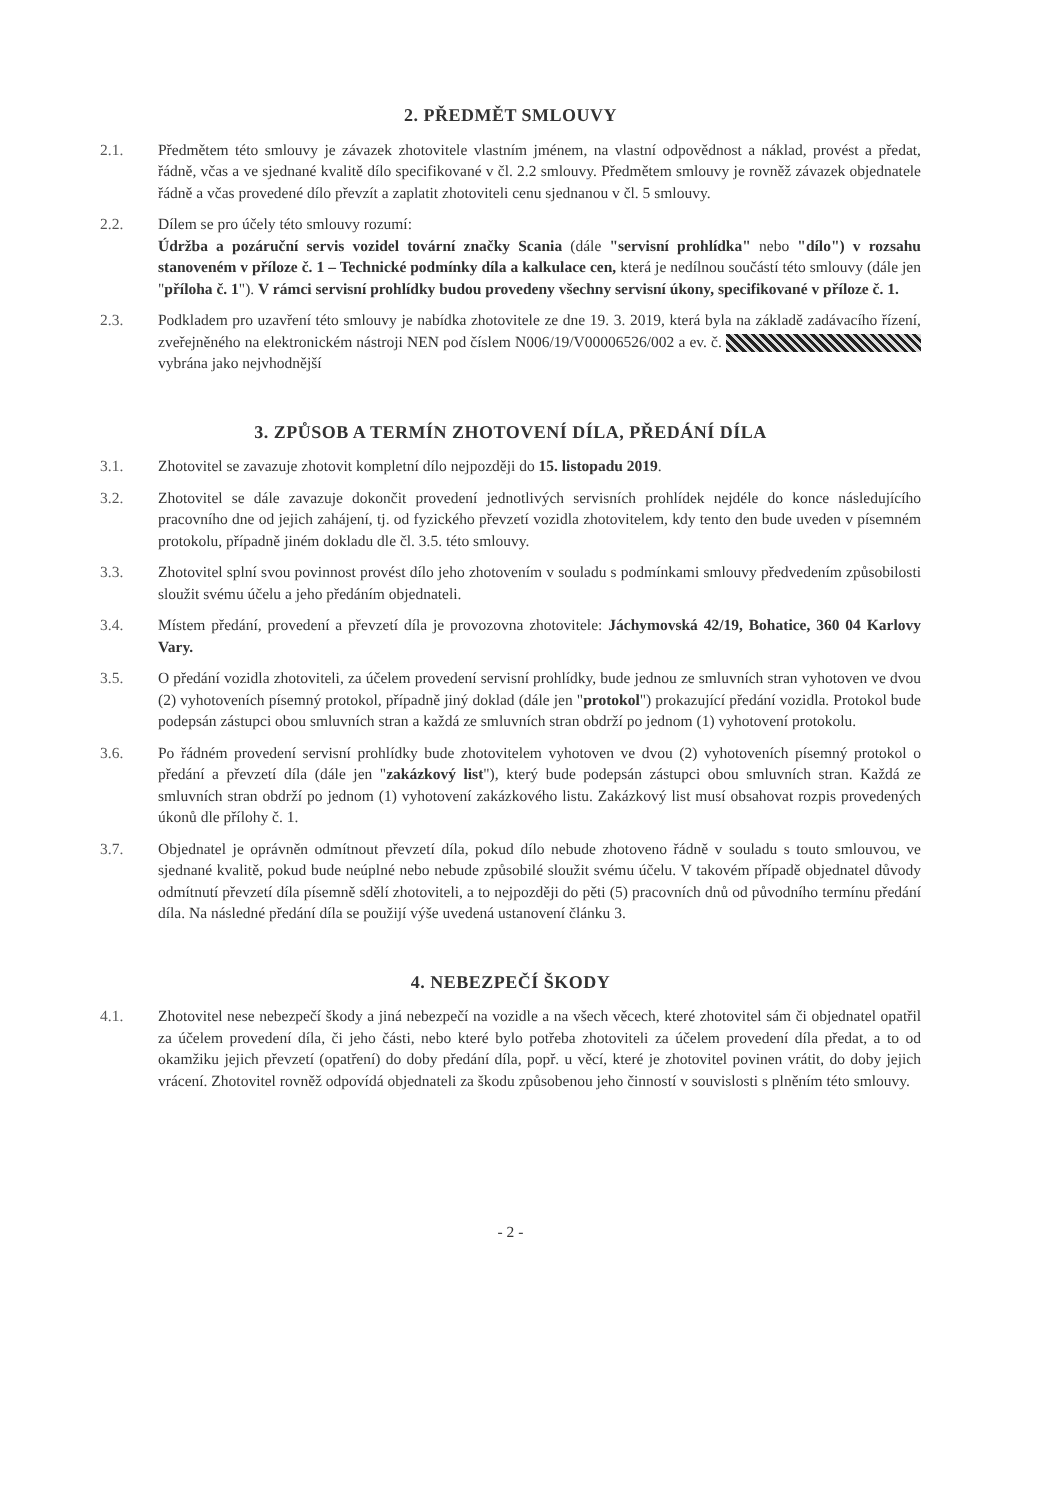2. PŘEDMĚT SMLOUVY
2.1. Předmětem této smlouvy je závazek zhotovitele vlastním jménem, na vlastní odpovědnost a náklad, provést a předat, řádně, včas a ve sjednané kvalitě dílo specifikované v čl. 2.2 smlouvy. Předmětem smlouvy je rovněž závazek objednatele řádně a včas provedené dílo převzít a zaplatit zhotoviteli cenu sjednanou v čl. 5 smlouvy.
2.2. Dílem se pro účely této smlouvy rozumí:
Údržba a pozáruční servis vozidel tovární značky Scania (dále "servisní prohlídka" nebo "dílo") v rozsahu stanoveném v příloze č. 1 – Technické podmínky díla a kalkulace cen, která je nedílnou součástí této smlouvy (dále jen "příloha č. 1"). V rámci servisní prohlídky budou provedeny všechny servisní úkony, specifikované v příloze č. 1.
2.3. Podkladem pro uzavření této smlouvy je nabídka zhotovitele ze dne 19. 3. 2019, která byla na základě zadávacího řízení, zveřejněného na elektronickém nástroji NEN pod číslem N006/19/V00006526/002 a ev. č. vybrána jako nejvhodnější
3. ZPŮSOB A TERMÍN ZHOTOVENÍ DÍLA, PŘEDÁNÍ DÍLA
3.1. Zhotovitel se zavazuje zhotovit kompletní dílo nejpozději do 15. listopadu 2019.
3.2. Zhotovitel se dále zavazuje dokončit provedení jednotlivých servisních prohlídek nejdéle do konce následujícího pracovního dne od jejich zahájení, tj. od fyzického převzetí vozidla zhotovitelem, kdy tento den bude uveden v písemném protokolu, případně jiném dokladu dle čl. 3.5. této smlouvy.
3.3. Zhotovitel splní svou povinnost provést dílo jeho zhotovením v souladu s podmínkami smlouvy předvedením způsobilosti sloužit svému účelu a jeho předáním objednateli.
3.4. Místem předání, provedení a převzetí díla je provozovna zhotovitele: Jáchymovská 42/19, Bohatice, 360 04 Karlovy Vary.
3.5. O předání vozidla zhotoviteli, za účelem provedení servisní prohlídky, bude jednou ze smluvních stran vyhotoven ve dvou (2) vyhotoveních písemný protokol, případně jiný doklad (dále jen "protokol") prokazující předání vozidla. Protokol bude podepsán zástupci obou smluvních stran a každá ze smluvních stran obdrží po jednom (1) vyhotovení protokolu.
3.6. Po řádném provedení servisní prohlídky bude zhotovitelem vyhotoven ve dvou (2) vyhotoveních písemný protokol o předání a převzetí díla (dále jen "zakázkový list"), který bude podepsán zástupci obou smluvních stran. Každá ze smluvních stran obdrží po jednom (1) vyhotovení zakázkového listu. Zakázkový list musí obsahovat rozpis provedených úkonů dle přílohy č. 1.
3.7. Objednatel je oprávněn odmítnout převzetí díla, pokud dílo nebude zhotoveno řádně v souladu s touto smlouvou, ve sjednané kvalitě, pokud bude neúplné nebo nebude způsobilé sloužit svému účelu. V takovém případě objednatel důvody odmítnutí převzetí díla písemně sdělí zhotoviteli, a to nejpozději do pěti (5) pracovních dnů od původního termínu předání díla. Na následné předání díla se použijí výše uvedená ustanovení článku 3.
4. NEBEZPEČÍ ŠKODY
4.1. Zhotovitel nese nebezpečí škody a jiná nebezpečí na vozidle a na všech věcech, které zhotovitel sám či objednatel opatřil za účelem provedení díla, či jeho části, nebo které bylo potřeba zhotoviteli za účelem provedení díla předat, a to od okamžiku jejich převzetí (opatření) do doby předání díla, popř. u věcí, které je zhotovitel povinen vrátit, do doby jejich vrácení. Zhotovitel rovněž odpovídá objednateli za škodu způsobenou jeho činností v souvislosti s plněním této smlouvy.
- 2 -